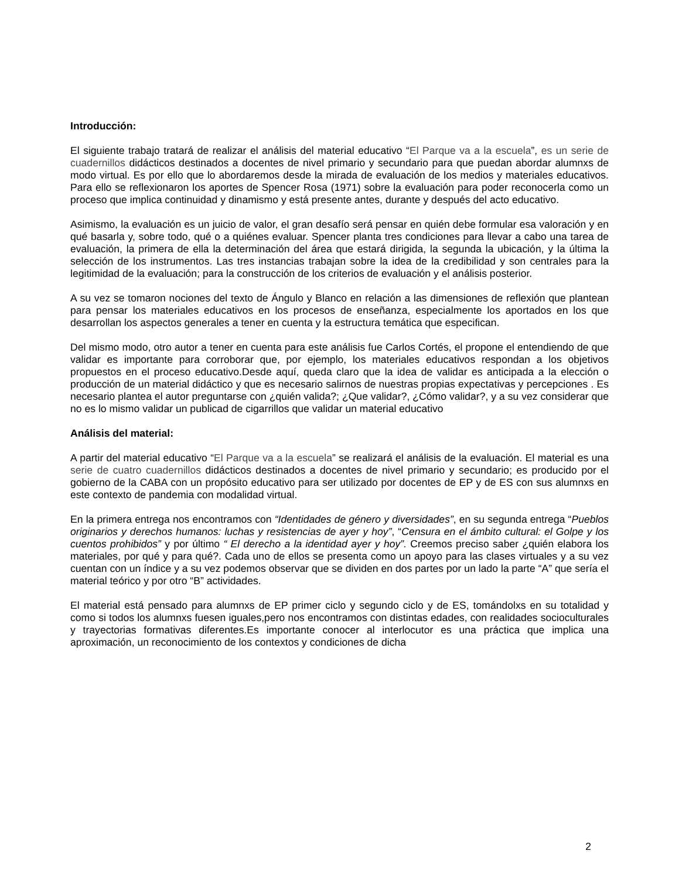Introducción:
El siguiente trabajo tratará de realizar el análisis del material educativo “El Parque va a la escuela”, es un serie de cuadernillos didácticos destinados a docentes de nivel primario y secundario para que puedan abordar alumnxs de modo virtual. Es por ello que lo abordaremos desde la mirada de evaluación de los medios y materiales educativos. Para ello se reflexionaron los aportes de Spencer Rosa (1971) sobre la evaluación para poder reconocerla como un proceso que implica continuidad y dinamismo y está presente antes, durante y después del acto educativo.
Asimismo, la evaluación es un juicio de valor, el gran desafío será pensar en quién debe formular esa valoración y en qué basarla y, sobre todo, qué o a quiénes evaluar. Spencer planta tres condiciones para llevar a cabo una tarea de evaluación, la primera de ella la determinación del área que estará dirigida, la segunda la ubicación, y la última la selección de los instrumentos. Las tres instancias trabajan sobre la idea de la credibilidad y son centrales para la legitimidad de la evaluación; para la construcción de los criterios de evaluación y el análisis posterior.
A su vez se tomaron nociones del texto de Ángulo y Blanco en relación a las dimensiones de reflexión que plantean para pensar los materiales educativos en los procesos de enseñanza, especialmente los aportados en los que desarrollan los aspectos generales a tener en cuenta y la estructura temática que especifican.
Del mismo modo, otro autor a tener en cuenta para este análisis fue Carlos Cortés, el propone el entendiendo de que validar es importante para corroborar que, por ejemplo, los materiales educativos respondan a los objetivos propuestos en el proceso educativo.Desde aquí, queda claro que la idea de validar es anticipada a la elección o producción de un material didáctico y que es necesario salirnos de nuestras propias expectativas y percepciones . Es necesario plantea el autor preguntarse con ¿quién valida?; ¿Que validar?, ¿Cómo validar?, y a su vez considerar que no es lo mismo validar un publicad de cigarrillos que validar un material educativo
Análisis del material:
A partir del material educativo “El Parque va a la escuela” se realizará el análisis de la evaluación. El material es una serie de cuatro cuadernillos didácticos destinados a docentes de nivel primario y secundario; es producido por el gobierno de la CABA con un propósito educativo para ser utilizado por docentes de EP y de ES con sus alumnxs en este contexto de pandemia con modalidad virtual.
En la primera entrega nos encontramos con “Identidades de género y diversidades”, en su segunda entrega “Pueblos originarios y derechos humanos: luchas y resistencias de ayer y hoy”, “Censura en el ámbito cultural: el Golpe y los cuentos prohibidos” y por último “ El derecho a la identidad ayer y hoy”. Creemos preciso saber ¿quién elabora los materiales, por qué y para qué?. Cada uno de ellos se presenta como un apoyo para las clases virtuales y a su vez cuentan con un índice y a su vez podemos observar que se dividen en dos partes por un lado la parte “A” que sería el material teórico y por otro “B” actividades.
El material está pensado para alumnxs de EP primer ciclo y segundo ciclo y de ES, tomándolxs en su totalidad y como si todos los alumnxs fuesen iguales,pero nos encontramos con distintas edades, con realidades socioculturales y trayectorias formativas diferentes.Es importante conocer al interlocutor es una práctica que implica una aproximación, un reconocimiento de los contextos y condiciones de dicha
2